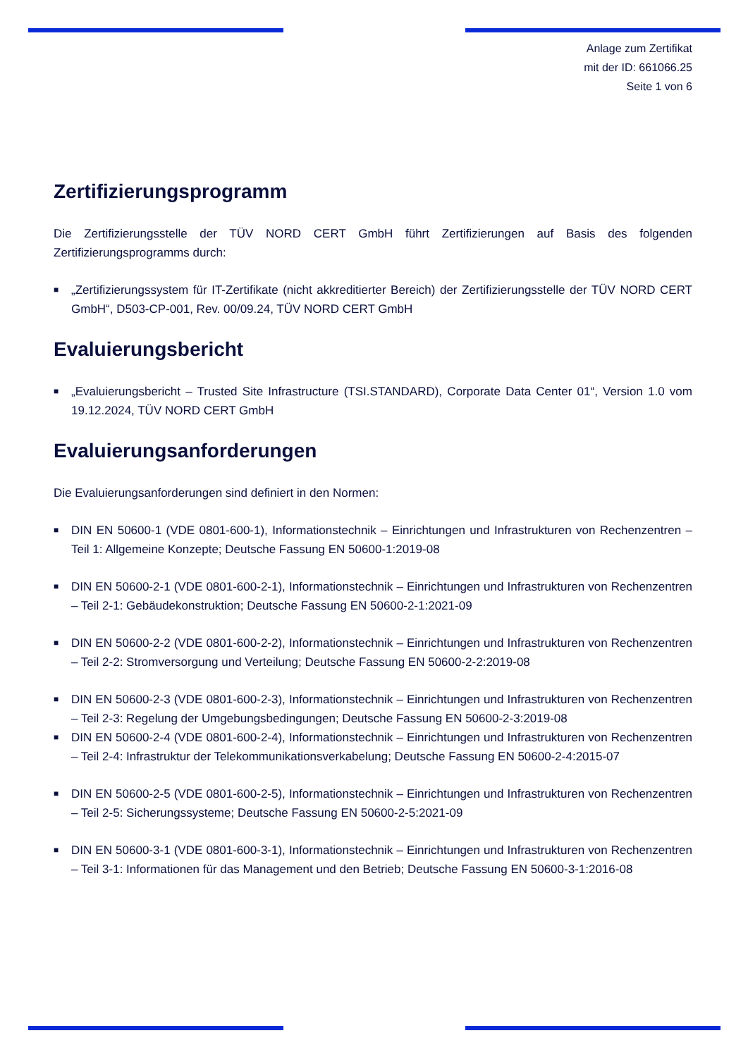Anlage zum Zertifikat
mit der ID: 661066.25
Seite 1 von 6
Zertifizierungsprogramm
Die Zertifizierungsstelle der TÜV NORD CERT GmbH führt Zertifizierungen auf Basis des folgenden Zertifizierungsprogramms durch:
■ „Zertifizierungssystem für IT-Zertifikate (nicht akkreditierter Bereich) der Zertifizierungsstelle der TÜV NORD CERT GmbH“, D503-CP-001, Rev. 00/09.24, TÜV NORD CERT GmbH
Evaluierungsbericht
■ „Evaluierungsbericht – Trusted Site Infrastructure (TSI.STANDARD), Corporate Data Center 01“, Version 1.0 vom 19.12.2024, TÜV NORD CERT GmbH
Evaluierungsanforderungen
Die Evaluierungsanforderungen sind definiert in den Normen:
■ DIN EN 50600-1 (VDE 0801-600-1), Informationstechnik – Einrichtungen und Infrastrukturen von Rechenzentren – Teil 1: Allgemeine Konzepte; Deutsche Fassung EN 50600-1:2019-08
■ DIN EN 50600-2-1 (VDE 0801-600-2-1), Informationstechnik – Einrichtungen und Infrastrukturen von Rechenzentren – Teil 2-1: Gebäudekonstruktion; Deutsche Fassung EN 50600-2-1:2021-09
■ DIN EN 50600-2-2 (VDE 0801-600-2-2), Informationstechnik – Einrichtungen und Infrastrukturen von Rechenzentren – Teil 2-2: Stromversorgung und Verteilung; Deutsche Fassung EN 50600-2-2:2019-08
■ DIN EN 50600-2-3 (VDE 0801-600-2-3), Informationstechnik – Einrichtungen und Infrastrukturen von Rechenzentren – Teil 2-3: Regelung der Umgebungsbedingungen; Deutsche Fassung EN 50600-2-3:2019-08
■ DIN EN 50600-2-4 (VDE 0801-600-2-4), Informationstechnik – Einrichtungen und Infrastrukturen von Rechenzentren – Teil 2-4: Infrastruktur der Telekommunikationsverkabelung; Deutsche Fassung EN 50600-2-4:2015-07
■ DIN EN 50600-2-5 (VDE 0801-600-2-5), Informationstechnik – Einrichtungen und Infrastrukturen von Rechenzentren – Teil 2-5: Sicherungssysteme; Deutsche Fassung EN 50600-2-5:2021-09
■ DIN EN 50600-3-1 (VDE 0801-600-3-1), Informationstechnik – Einrichtungen und Infrastrukturen von Rechenzentren – Teil 3-1: Informationen für das Management und den Betrieb; Deutsche Fassung EN 50600-3-1:2016-08